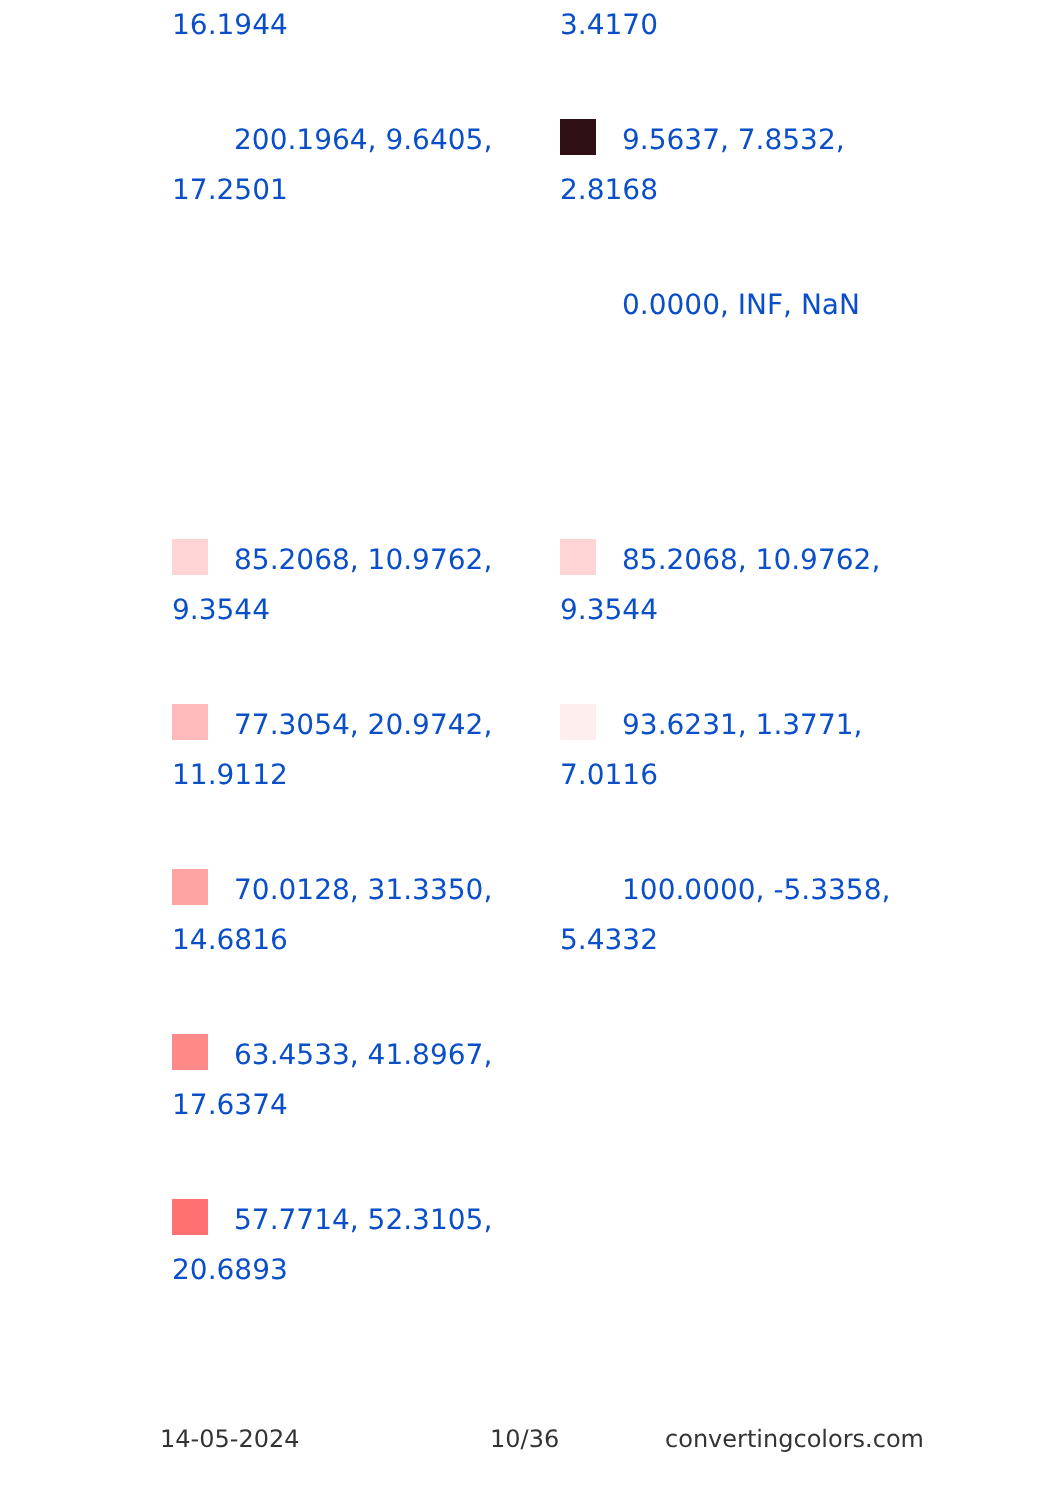16.1944 3.4170
200.1964, 9.6405, 17.2501
9.5637, 7.8532, 2.8168
0.0000, INF, NaN
85.2068, 10.9762, 9.3544
85.2068, 10.9762, 9.3544
77.3054, 20.9742, 11.9112
93.6231, 1.3771, 7.0116
70.0128, 31.3350, 14.6816
100.0000, -5.3358, 5.4332
63.4533, 41.8967, 17.6374
57.7714, 52.3105, 20.6893
14-05-2024 10/36 convertingcolors.com